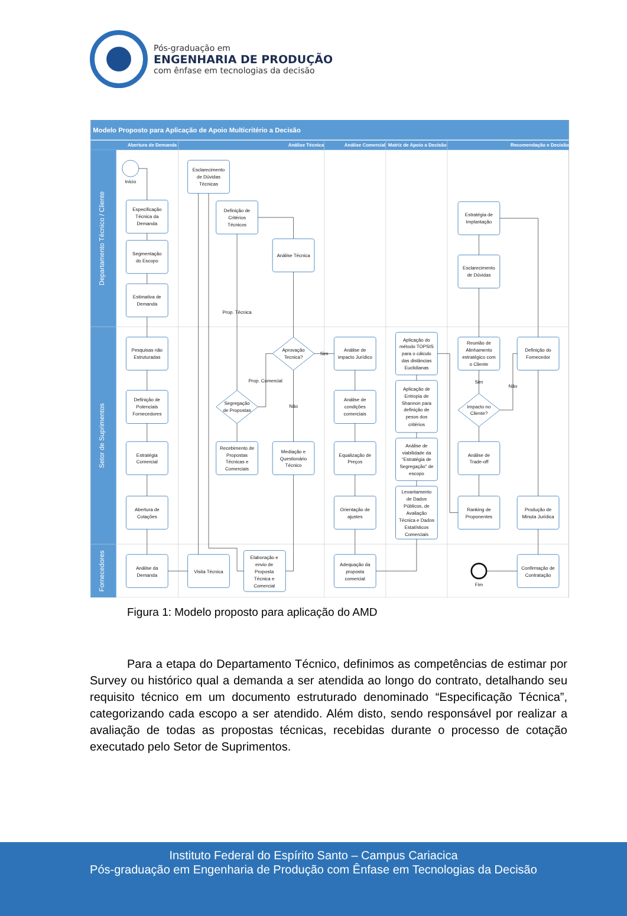Pós-graduação em
ENGENHARIA DE PRODUÇÃO
com ênfase em tecnologias da decisão
Modelo Proposto para Aplicação de Apoio Multicritério a Decisão
Abertura de Demanda
Análise Técnica
Análise Comercial
Matriz de Apoio a Decisão
Recomendação e Decisão
Departamento Técnico / Cliente
Setor de Suprimentos
Fornecedores
Início
Especificação
Técnica da
Demanda
Segmentação
do Escopo
Estimativa de
Demanda
Esclarecimento
de Dúvidas
Técnicas
Definição de
Critérios
Técnicos
Análise Técnica
Prop. Técnica
Pesquisas não
Estruturadas
Aprovação
Tecnica?
Sim
Análise de
impacto Jurídico
Aplicação do
método TOPSIS
para o cálculo
das distâncias
Euclidianas
Reunião de
Alinhamento
estratégico com
o Cliente
Definição do
Fornecedor
Estratégia de
Implantação
Esclarecimento
de Dúvidas
Prop. Comercial
Sim
Não
Definição de
Potenciais
Fornecedores
Segregação
de Propostas
Não
Análise de
condições
comerciais
Aplicação de
Entropia de
Shannon para
definição de
pesos dos
critérios
Impacto no
Cliente?
Análise de
viabilidade da
“Estratégia de
Segregação” de
escopo
Estratégia
Comercial
Recebimento de
Propostas
Técnicas e
Comerciais
Mediação e
Questionário
Técnico
Equalização de
Preços
Análise de
Trade-off
Levantamento
de Dados
Públicos, de
Avaliação
Técnica e Dados
Estatísticos
Comerciais
Abertura de
Cotações
Orientação de
ajustes
Ranking de
Proponentes
Produção de
Minuta Jurídica
Análise da
Demanda
Visita Técnica
Elaboração e
envio de
Proposta
Técnica e
Comercial
Adequação da
proposta
comercial
Fim
Confirmação de
Contratação
Figura 1: Modelo proposto para aplicação do AMD
Para a etapa do Departamento Técnico, definimos as competências de estimar por Survey ou histórico qual a demanda a ser atendida ao longo do contrato, detalhando seu requisito técnico em um documento estruturado denominado “Especificação Técnica”, categorizando cada escopo a ser atendido. Além disto, sendo responsável por realizar a avaliação de todas as propostas técnicas, recebidas durante o processo de cotação executado pelo Setor de Suprimentos.
Instituto Federal do Espírito Santo – Campus Cariacica
Pós-graduação em Engenharia de Produção com Ênfase em Tecnologias da Decisão